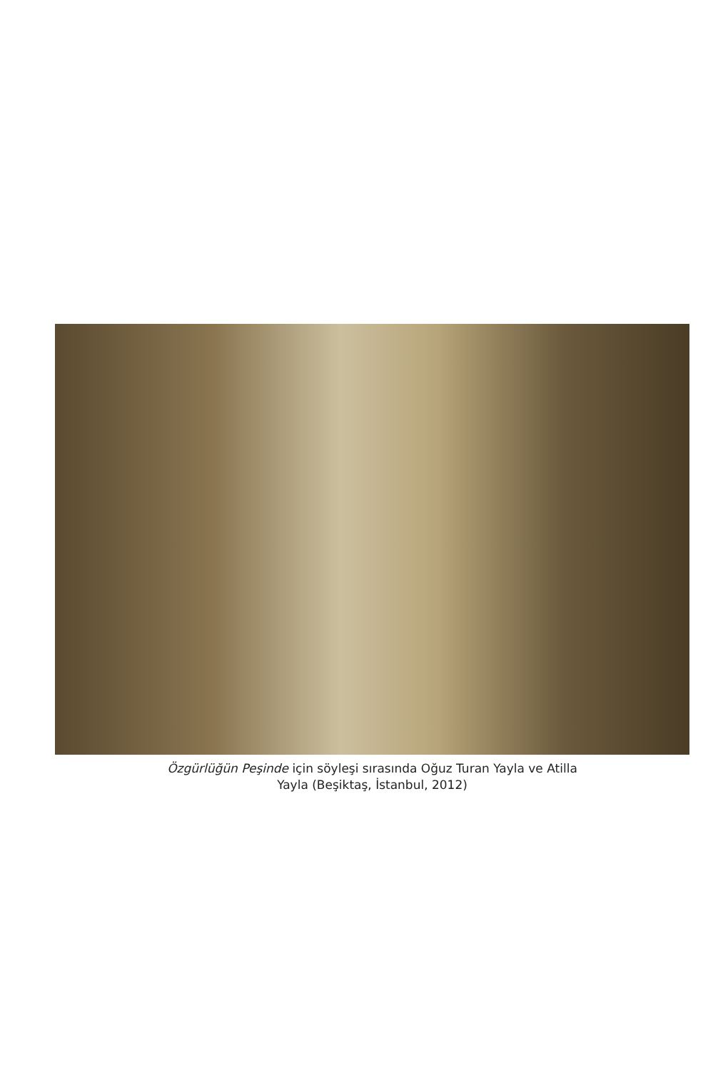Özgürlüğün Peşinde için söyleşi sırasında Oğuz Turan Yayla ve Atilla
Yayla (Beşiktaş, İstanbul, 2012)